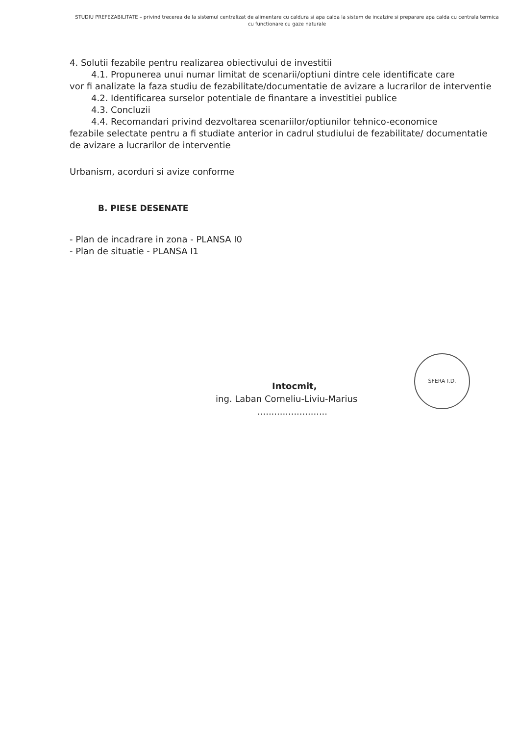STUDIU PREFEZABILITATE – privind trecerea de la sistemul centralizat de alimentare cu caldura si apa calda la sistem de incalzire si preparare apa calda cu centrala termica cu functionare cu gaze naturale
4. Solutii fezabile pentru realizarea obiectivului de investitii
4.1. Propunerea unui numar limitat de scenarii/optiuni dintre cele identificate care
vor fi analizate la faza studiu de fezabilitate/documentatie de avizare a lucrarilor de interventie
4.2. Identificarea surselor potentiale de finantare a investitiei publice
4.3. Concluzii
4.4. Recomandari privind dezvoltarea scenariilor/optiunilor tehnico-economice
fezabile selectate pentru a fi studiate anterior in cadrul studiului de fezabilitate/ documentatie de avizare a lucrarilor de interventie
Urbanism, acorduri si avize conforme
B. PIESE DESENATE
- Plan de incadrare in zona - PLANSA I0
- Plan de situatie - PLANSA I1
Intocmit,
ing. Laban Corneliu-Liviu-Marius
.........................
SFERA I.D.